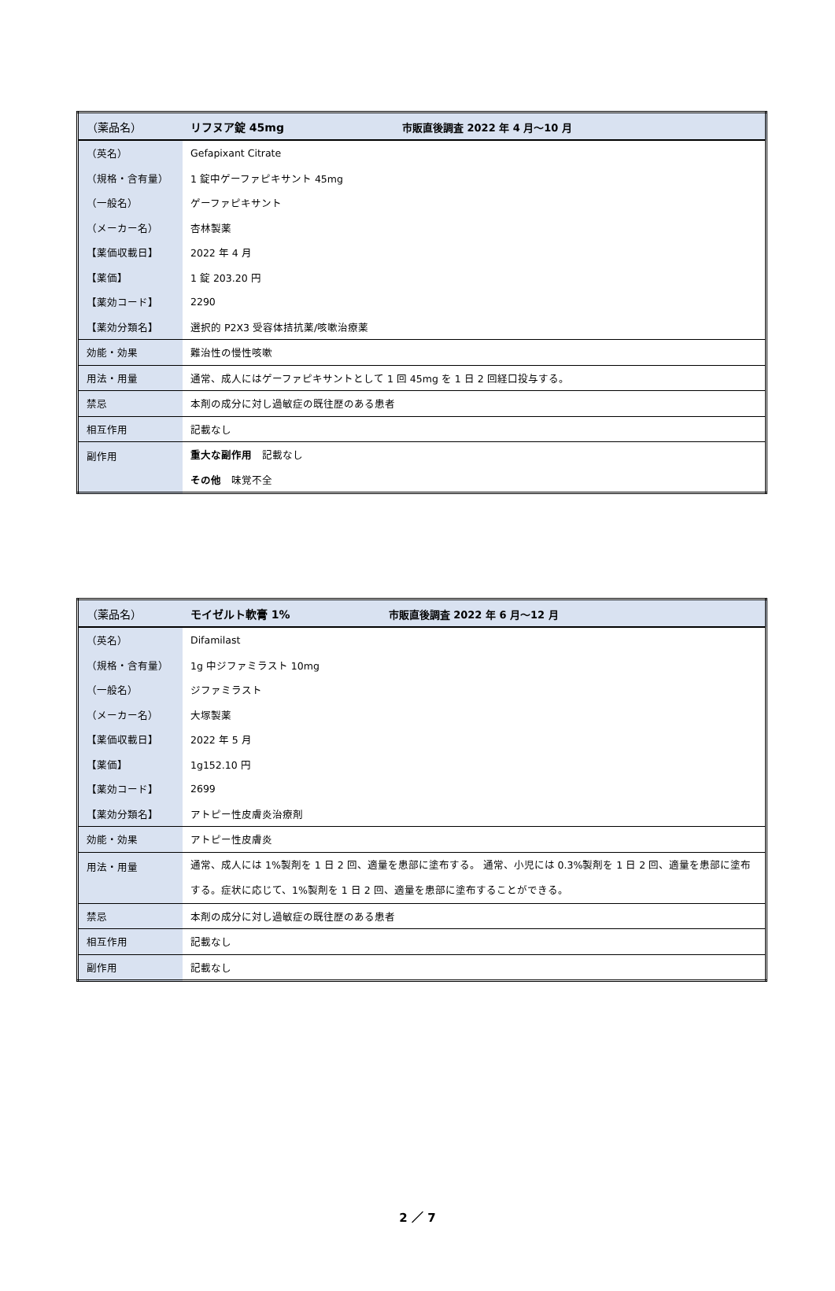| （薬品名） | リフヌア錠 45mg 市販直後調査 2022 年 4 月～10 月 |
| --- | --- |
| （英名） | Gefapixant Citrate |
| （規格・含有量） | 1 錠中ゲーファピキサント 45mg |
| （一般名） | ゲーファピキサント |
| （メーカー名） | 杏林製薬 |
| 【薬価収載日】 | 2022 年 4 月 |
| 【薬価】 | 1 錠 203.20 円 |
| 【薬効コード】 | 2290 |
| 【薬効分類名】 | 選択的 P2X3 受容体拮抗薬/咳嗽治療薬 |
| 効能・効果 | 難治性の慢性咳嗽 |
| 用法・用量 | 通常、成人にはゲーファピキサントとして 1 回 45mg を 1 日 2 回経口投与する。 |
| 禁忌 | 本剤の成分に対し過敏症の既往歴のある患者 |
| 相互作用 | 記載なし |
| 副作用 | 重大な副作用 記載なし |
| | その他 味覚不全 |
| （薬品名） | モイゼルト軟膏 1% 市販直後調査 2022 年 6 月～12 月 |
| --- | --- |
| （英名） | Difamilast |
| （規格・含有量） | 1g 中ジファミラスト 10mg |
| （一般名） | ジファミラスト |
| （メーカー名） | 大塚製薬 |
| 【薬価収載日】 | 2022 年 5 月 |
| 【薬価】 | 1g152.10 円 |
| 【薬効コード】 | 2699 |
| 【薬効分類名】 | アトピー性皮膚炎治療剤 |
| 効能・効果 | アトピー性皮膚炎 |
| 用法・用量 | 通常、成人には 1%製剤を 1 日 2 回、適量を患部に塗布する。 通常、小児には 0.3%製剤を 1 日 2 回、適量を患部に塗布する。症状に応じて、1%製剤を 1 日 2 回、適量を患部に塗布することができる。 |
| 禁忌 | 本剤の成分に対し過敏症の既往歴のある患者 |
| 相互作用 | 記載なし |
| 副作用 | 記載なし |
2 ／ 7